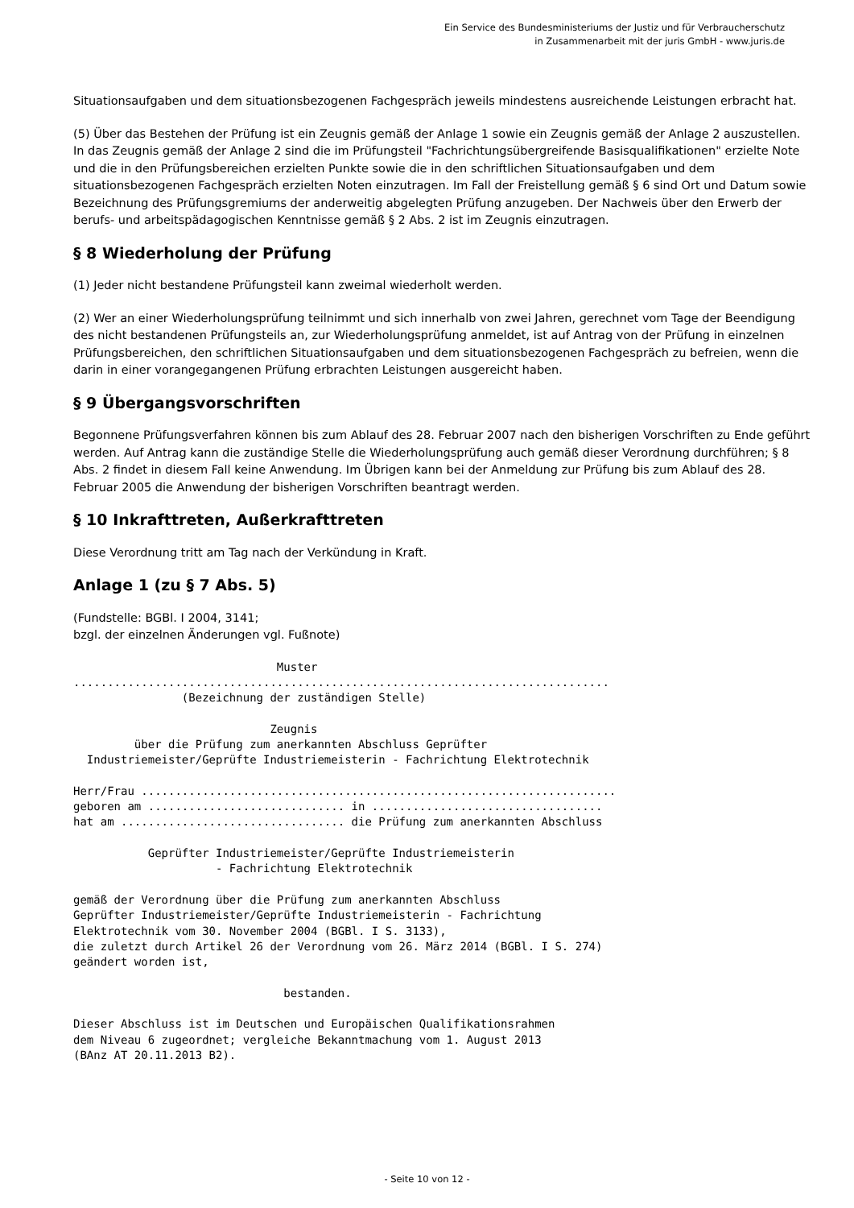Ein Service des Bundesministeriums der Justiz und für Verbraucherschutz
in Zusammenarbeit mit der juris GmbH - www.juris.de
Situationsaufgaben und dem situationsbezogenen Fachgespräch jeweils mindestens ausreichende Leistungen erbracht hat.
(5) Über das Bestehen der Prüfung ist ein Zeugnis gemäß der Anlage 1 sowie ein Zeugnis gemäß der Anlage 2 auszustellen. In das Zeugnis gemäß der Anlage 2 sind die im Prüfungsteil "Fachrichtungsübergreifende Basisqualifikationen" erzielte Note und die in den Prüfungsbereichen erzielten Punkte sowie die in den schriftlichen Situationsaufgaben und dem situationsbezogenen Fachgespräch erzielten Noten einzutragen. Im Fall der Freistellung gemäß § 6 sind Ort und Datum sowie Bezeichnung des Prüfungsgremiums der anderweitig abgelegten Prüfung anzugeben. Der Nachweis über den Erwerb der berufs- und arbeitspädagogischen Kenntnisse gemäß § 2 Abs. 2 ist im Zeugnis einzutragen.
§ 8 Wiederholung der Prüfung
(1) Jeder nicht bestandene Prüfungsteil kann zweimal wiederholt werden.
(2) Wer an einer Wiederholungsprüfung teilnimmt und sich innerhalb von zwei Jahren, gerechnet vom Tage der Beendigung des nicht bestandenen Prüfungsteils an, zur Wiederholungsprüfung anmeldet, ist auf Antrag von der Prüfung in einzelnen Prüfungsbereichen, den schriftlichen Situationsaufgaben und dem situationsbezogenen Fachgespräch zu befreien, wenn die darin in einer vorangegangenen Prüfung erbrachten Leistungen ausgereicht haben.
§ 9 Übergangsvorschriften
Begonnene Prüfungsverfahren können bis zum Ablauf des 28. Februar 2007 nach den bisherigen Vorschriften zu Ende geführt werden. Auf Antrag kann die zuständige Stelle die Wiederholungsprüfung auch gemäß dieser Verordnung durchführen; § 8 Abs. 2 findet in diesem Fall keine Anwendung. Im Übrigen kann bei der Anmeldung zur Prüfung bis zum Ablauf des 28. Februar 2005 die Anwendung der bisherigen Vorschriften beantragt werden.
§ 10 Inkrafttreten, Außerkrafttreten
Diese Verordnung tritt am Tag nach der Verkündung in Kraft.
Anlage 1 (zu § 7 Abs. 5)
(Fundstelle: BGBl. I 2004, 3141;
bzgl. der einzelnen Änderungen vgl. Fußnote)
                              Muster
...............................................................................
                (Bezeichnung der zuständigen Stelle)

                             Zeugnis
         über die Prüfung zum anerkannten Abschluss Geprüfter
  Industriemeister/Geprüfte Industriemeisterin - Fachrichtung Elektrotechnik

Herr/Frau ......................................................................
geboren am ............................. in ..................................
hat am ................................. die Prüfung zum anerkannten Abschluss

           Geprüfter Industriemeister/Geprüfte Industriemeisterin
                     - Fachrichtung Elektrotechnik

gemäß der Verordnung über die Prüfung zum anerkannten Abschluss
Geprüfter Industriemeister/Geprüfte Industriemeisterin - Fachrichtung
Elektrotechnik vom 30. November 2004 (BGBl. I S. 3133),
die zuletzt durch Artikel 26 der Verordnung vom 26. März 2014 (BGBl. I S. 274)
geändert worden ist,

                               bestanden.

Dieser Abschluss ist im Deutschen und Europäischen Qualifikationsrahmen
dem Niveau 6 zugeordnet; vergleiche Bekanntmachung vom 1. August 2013
(BAnz AT 20.11.2013 B2).
- Seite 10 von 12 -